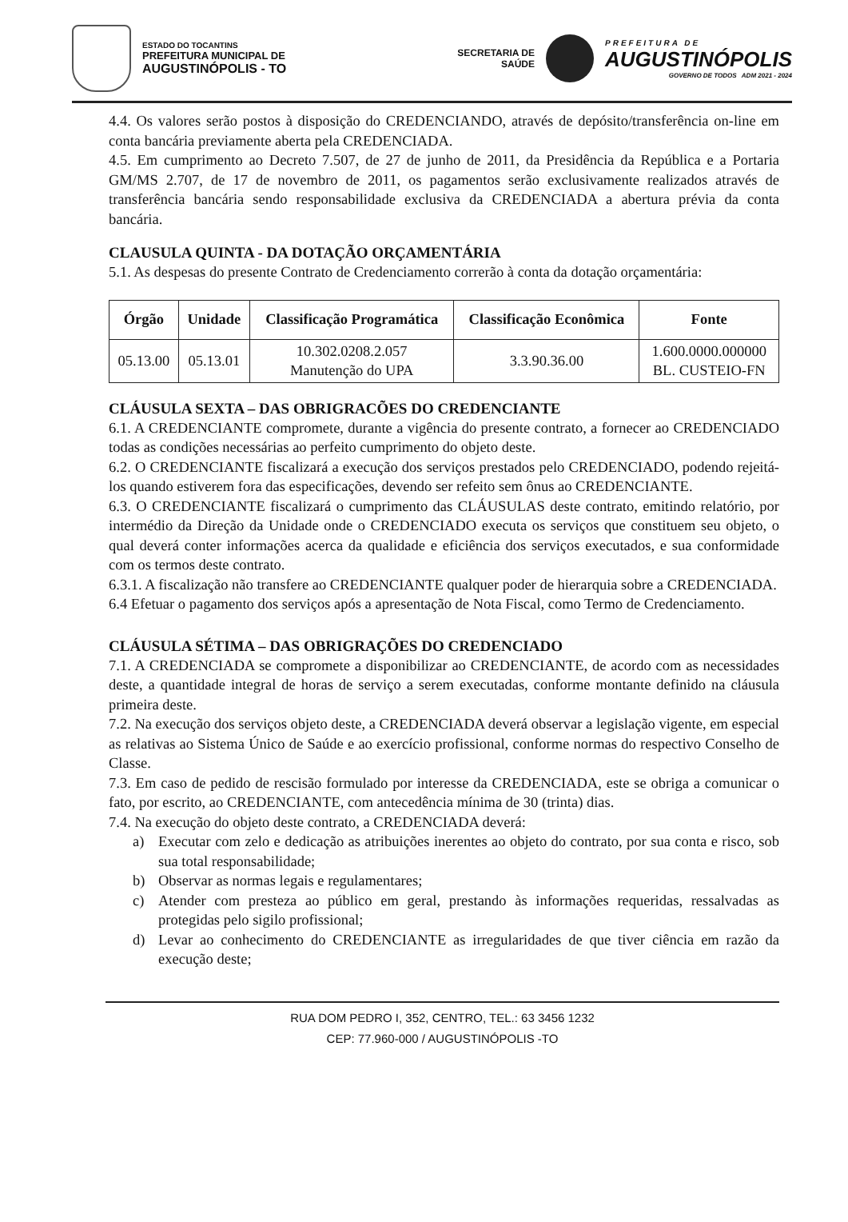ESTADO DO TOCANTINS
PREFEITURA MUNICIPAL DE
AUGUSTINÓPOLIS - TO
SECRETARIA DE
SAÚDE
PREFEITURA DE
AUGUSTINÓPOLIS
GOVERNO DE TODOS ADM 2021 - 2024
4.4. Os valores serão postos à disposição do CREDENCIANDO, através de depósito/transferência on-line em conta bancária previamente aberta pela CREDENCIADA.
4.5. Em cumprimento ao Decreto 7.507, de 27 de junho de 2011, da Presidência da República e a Portaria GM/MS 2.707, de 17 de novembro de 2011, os pagamentos serão exclusivamente realizados através de transferência bancária sendo responsabilidade exclusiva da CREDENCIADA a abertura prévia da conta bancária.
CLAUSULA QUINTA - DA DOTAÇÃO ORÇAMENTÁRIA
5.1. As despesas do presente Contrato de Credenciamento correrão à conta da dotação orçamentária:
| Órgão | Unidade | Classificação Programática | Classificação Econômica | Fonte |
| --- | --- | --- | --- | --- |
| 05.13.00 | 05.13.01 | 10.302.0208.2.057 Manutenção do UPA | 3.3.90.36.00 | 1.600.0000.000000 BL. CUSTEIO-FN |
CLÁUSULA SEXTA – DAS OBRIGRACÕES DO CREDENCIANTE
6.1. A CREDENCIANTE compromete, durante a vigência do presente contrato, a fornecer ao CREDENCIADO todas as condições necessárias ao perfeito cumprimento do objeto deste.
6.2. O CREDENCIANTE fiscalizará a execução dos serviços prestados pelo CREDENCIADO, podendo rejeitá-los quando estiverem fora das especificações, devendo ser refeito sem ônus ao CREDENCIANTE.
6.3. O CREDENCIANTE fiscalizará o cumprimento das CLÁUSULAS deste contrato, emitindo relatório, por intermédio da Direção da Unidade onde o CREDENCIADO executa os serviços que constituem seu objeto, o qual deverá conter informações acerca da qualidade e eficiência dos serviços executados, e sua conformidade com os termos deste contrato.
6.3.1. A fiscalização não transfere ao CREDENCIANTE qualquer poder de hierarquia sobre a CREDENCIADA.
6.4 Efetuar o pagamento dos serviços após a apresentação de Nota Fiscal, como Termo de Credenciamento.
CLÁUSULA SÉTIMA – DAS OBRIGRAÇÕES DO CREDENCIADO
7.1. A CREDENCIADA se compromete a disponibilizar ao CREDENCIANTE, de acordo com as necessidades deste, a quantidade integral de horas de serviço a serem executadas, conforme montante definido na cláusula primeira deste.
7.2. Na execução dos serviços objeto deste, a CREDENCIADA deverá observar a legislação vigente, em especial as relativas ao Sistema Único de Saúde e ao exercício profissional, conforme normas do respectivo Conselho de Classe.
7.3. Em caso de pedido de rescisão formulado por interesse da CREDENCIADA, este se obriga a comunicar o fato, por escrito, ao CREDENCIANTE, com antecedência mínima de 30 (trinta) dias.
7.4. Na execução do objeto deste contrato, a CREDENCIADA deverá:
a) Executar com zelo e dedicação as atribuições inerentes ao objeto do contrato, por sua conta e risco, sob sua total responsabilidade;
b) Observar as normas legais e regulamentares;
c) Atender com presteza ao público em geral, prestando às informações requeridas, ressalvadas as protegidas pelo sigilo profissional;
d) Levar ao conhecimento do CREDENCIANTE as irregularidades de que tiver ciência em razão da execução deste;
RUA DOM PEDRO I, 352, CENTRO, TEL.: 63 3456 1232
CEP: 77.960-000 / AUGUSTINÓPOLIS -TO